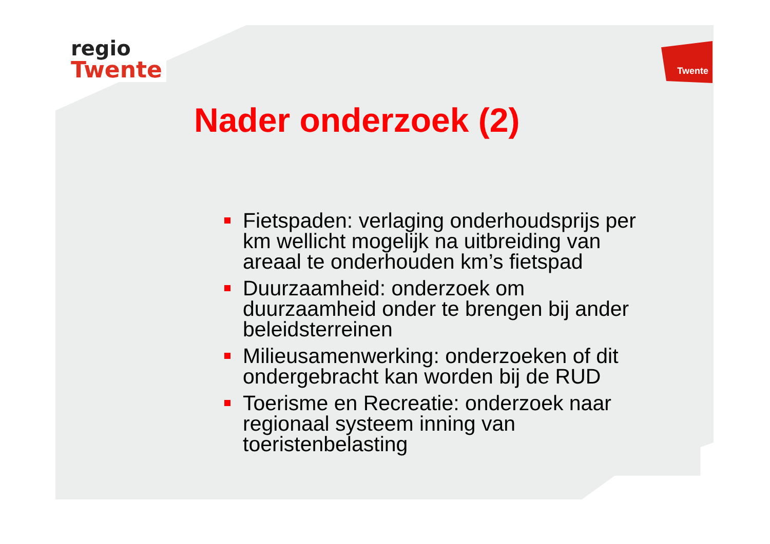regio
Twente
Twente
Nader onderzoek (2)
Fietspaden: verlaging onderhoudsprijs per km wellicht mogelijk na uitbreiding van areaal te onderhouden km’s fietspad
Duurzaamheid: onderzoek om duurzaamheid onder te brengen bij ander beleidsterreinen
Milieusamenwerking: onderzoeken of dit ondergebracht kan worden bij de RUD
Toerisme en Recreatie: onderzoek naar regionaal systeem inning van toeristenbelasting